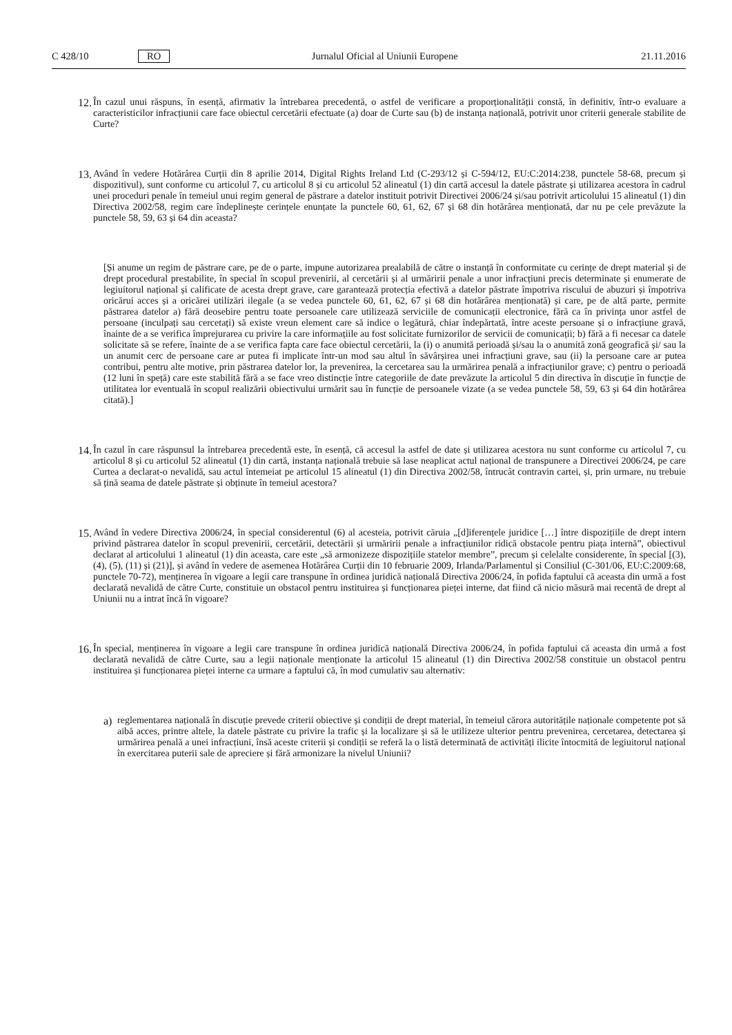C 428/10 RO Jurnalul Oficial al Uniunii Europene 21.11.2016
12.
În cazul unui răspuns, în esență, afirmativ la întrebarea precedentă, o astfel de verificare a proporționalității constă, în definitiv, într-o evaluare a caracteristicilor infracțiunii care face obiectul cercetării efectuate (a) doar de Curte sau (b) de instanța națională, potrivit unor criterii generale stabilite de Curte?
13.
Având în vedere Hotărârea Curții din 8 aprilie 2014, Digital Rights Ireland Ltd (C-293/12 și C-594/12, EU:C:2014:238, punctele 58-68, precum și dispozitivul), sunt conforme cu articolul 7, cu articolul 8 și cu articolul 52 alineatul (1) din cartă accesul la datele păstrate și utilizarea acestora în cadrul unei proceduri penale în temeiul unui regim general de păstrare a datelor instituit potrivit Directivei 2006/24 și/sau potrivit articolului 15 alineatul (1) din Directiva 2002/58, regim care îndeplinește cerințele enunțate la punctele 60, 61, 62, 67 și 68 din hotărârea menționată, dar nu pe cele prevăzute la punctele 58, 59, 63 și 64 din aceasta?
[Și anume un regim de păstrare care, pe de o parte, impune autorizarea prealabilă de către o instanță în conformitate cu cerințe de drept material și de drept procedural prestabilite, în special în scopul prevenirii, al cercetării și al urmăririi penale a unor infracțiuni precis determinate și enumerate de legiuitorul național și calificate de acesta drept grave, care garantează protecția efectivă a datelor păstrate împotriva riscului de abuzuri și împotriva oricărui acces și a oricărei utilizări ilegale (a se vedea punctele 60, 61, 62, 67 și 68 din hotărârea menționată) și care, pe de altă parte, permite păstrarea datelor a) fără deosebire pentru toate persoanele care utilizează serviciile de comunicații electronice, fără ca în privința unor astfel de persoane (inculpați sau cercetați) să existe vreun element care să indice o legătură, chiar îndepărtată, între aceste persoane și o infracțiune gravă, înainte de a se verifica împrejurarea cu privire la care informațiile au fost solicitate furnizorilor de servicii de comunicații; b) fără a fi necesar ca datele solicitate să se refere, înainte de a se verifica fapta care face obiectul cercetării, la (i) o anumită perioadă și/sau la o anumită zonă geografică și/ sau la un anumit cerc de persoane care ar putea fi implicate într-un mod sau altul în săvârșirea unei infracțiuni grave, sau (ii) la persoane care ar putea contribui, pentru alte motive, prin păstrarea datelor lor, la prevenirea, la cercetarea sau la urmărirea penală a infracțiunilor grave; c) pentru o perioadă (12 luni în speță) care este stabilită fără a se face vreo distincție între categoriile de date prevăzute la articolul 5 din directiva în discuție în funcție de utilitatea lor eventuală în scopul realizării obiectivului urmărit sau în funcție de persoanele vizate (a se vedea punctele 58, 59, 63 și 64 din hotărârea citată).]
14.
În cazul în care răspunsul la întrebarea precedentă este, în esență, că accesul la astfel de date și utilizarea acestora nu sunt conforme cu articolul 7, cu articolul 8 și cu articolul 52 alineatul (1) din cartă, instanța națională trebuie să lase neaplicat actul național de transpunere a Directivei 2006/24, pe care Curtea a declarat-o nevalidă, sau actul întemeiat pe articolul 15 alineatul (1) din Directiva 2002/58, întrucât contravin cartei, și, prin urmare, nu trebuie să țină seama de datele păstrate și obținute în temeiul acestora?
15.
Având în vedere Directiva 2006/24, în special considerentul (6) al acesteia, potrivit căruia „[d]iferențele juridice […] între dispozițiile de drept intern privind păstrarea datelor în scopul prevenirii, cercetării, detectării și urmăririi penale a infracțiunilor ridică obstacole pentru piața internă”, obiectivul declarat al articolului 1 alineatul (1) din aceasta, care este „să armonizeze dispozițiile statelor membre”, precum și celelalte considerente, în special [(3), (4), (5), (11) și (21)], și având în vedere de asemenea Hotărârea Curții din 10 februarie 2009, Irlanda/Parlamentul și Consiliul (C-301/06, EU:C:2009:68, punctele 70-72), menținerea în vigoare a legii care transpune în ordinea juridică națională Directiva 2006/24, în pofida faptului că aceasta din urmă a fost declarată nevalidă de către Curte, constituie un obstacol pentru instituirea și funcționarea pieței interne, dat fiind că nicio măsură mai recentă de drept al Uniunii nu a intrat încă în vigoare?
16.
În special, menținerea în vigoare a legii care transpune în ordinea juridică națională Directiva 2006/24, în pofida faptului că aceasta din urmă a fost declarată nevalidă de către Curte, sau a legii naționale menționate la articolul 15 alineatul (1) din Directiva 2002/58 constituie un obstacol pentru instituirea și funcționarea pieței interne ca urmare a faptului că, în mod cumulativ sau alternativ:
a)
reglementarea națională în discuție prevede criterii obiective și condiții de drept material, în temeiul cărora autoritățile naționale competente pot să aibă acces, printre altele, la datele păstrate cu privire la trafic și la localizare și să le utilizeze ulterior pentru prevenirea, cercetarea, detectarea și urmărirea penală a unei infracțiuni, însă aceste criterii și condiții se referă la o listă determinată de activități ilicite întocmită de legiuitorul național în exercitarea puterii sale de apreciere și fără armonizare la nivelul Uniunii?